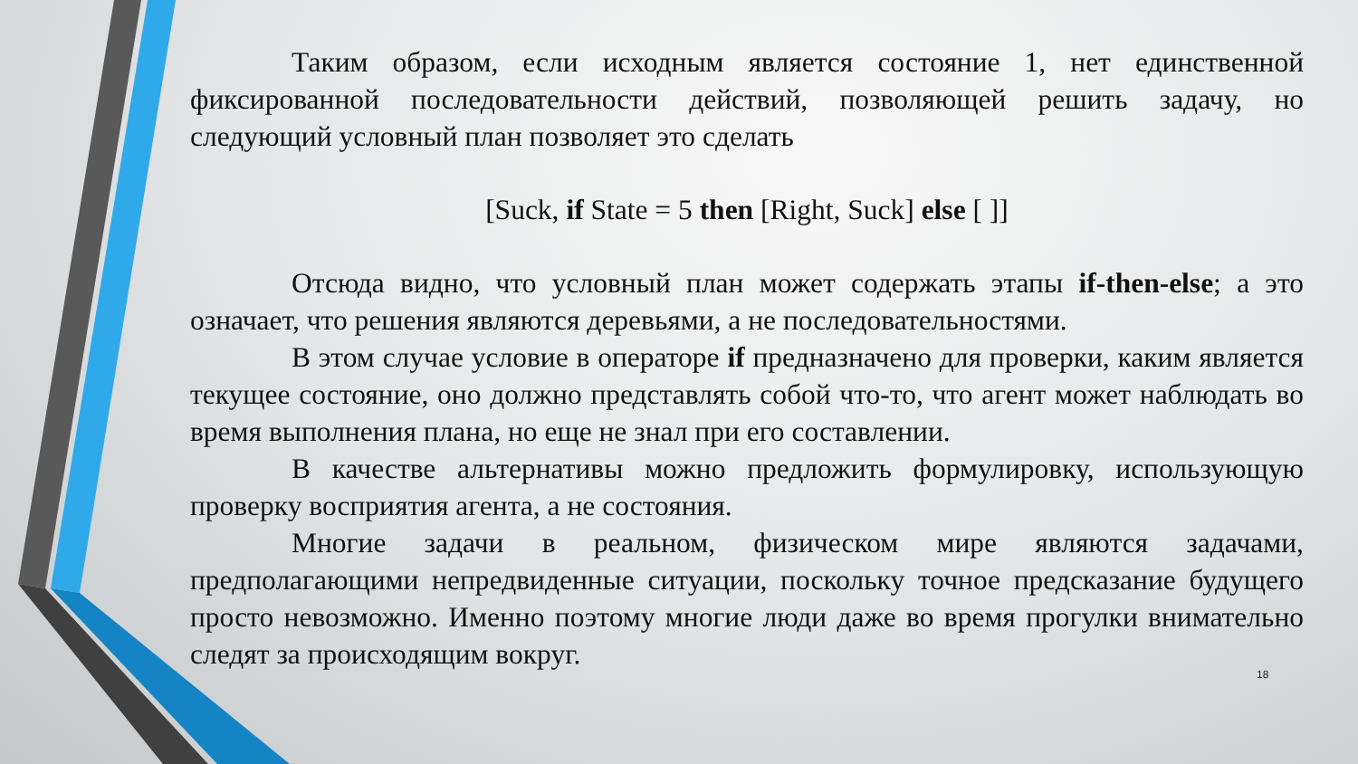Таким образом, если исходным является состояние 1, нет единственной фиксированной последовательности действий, позволяющей решить задачу, но следующий условный план позволяет это сделать
[Suck, if State = 5 then [Right, Suck] else [ ]]
Отсюда видно, что условный план может содержать этапы if-then-else; а это означает, что решения являются деревьями, а не последовательностями.
В этом случае условие в операторе if предназначено для проверки, каким является текущее состояние, оно должно представлять собой что-то, что агент может наблюдать во время выполнения плана, но еще не знал при его составлении.
В качестве альтернативы можно предложить формулировку, использующую проверку восприятия агента, а не состояния.
Многие задачи в реальном, физическом мире являются задачами, предполагающими непредвиденные ситуации, поскольку точное предсказание будущего просто невозможно. Именно поэтому многие люди даже во время прогулки внимательно следят за происходящим вокруг.
18